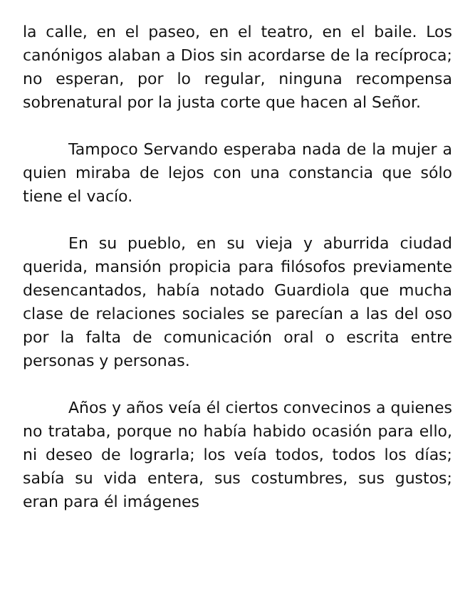la calle, en el paseo, en el teatro, en el baile. Los canónigos alaban a Dios sin acordarse de la recíproca; no esperan, por lo regular, ninguna recompensa sobrenatural por la justa corte que hacen al Señor.
Tampoco Servando esperaba nada de la mujer a quien miraba de lejos con una constancia que sólo tiene el vacío.
En su pueblo, en su vieja y aburrida ciudad querida, mansión propicia para filósofos previamente desencantados, había notado Guardiola que mucha clase de relaciones sociales se parecían a las del oso por la falta de comunicación oral o escrita entre personas y personas.
Años y años veía él ciertos convecinos a quienes no trataba, porque no había habido ocasión para ello, ni deseo de lograrla; los veía todos, todos los días; sabía su vida entera, sus costumbres, sus gustos; eran para él imágenes